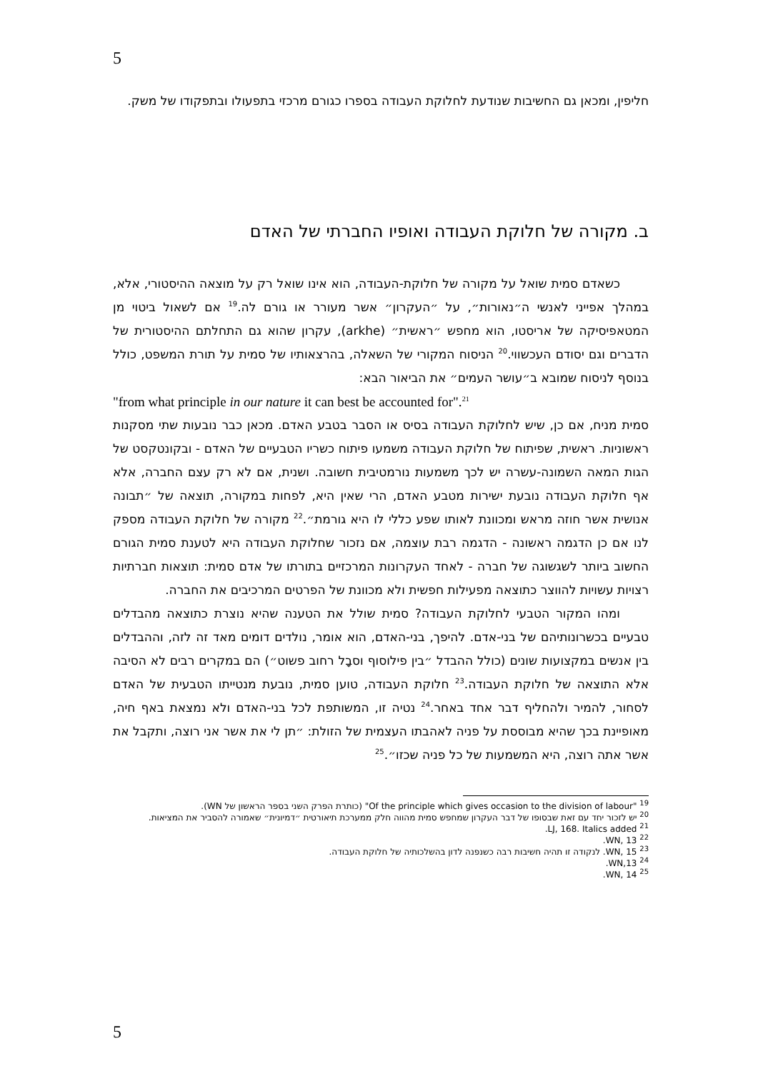5
חליפין, ומכאן גם החשיבות שנודעת לחלוקת העבודה בספרו כגורם מרכזי בתפעולו ובתפקודו של משק.
ב. מקורה של חלוקת העבודה ואופיו החברתי של האדם
כשאדם סמית שואל על מקורה של חלוקת-העבודה, הוא אינו שואל רק על מוצאה ההיסטורי, אלא, במהלך אפייני לאנשי ה״נאורות״, על ״העקרון״ אשר מעורר או גורם לה.<sup>19</sup> אם לשאול ביטוי מן המטאפיסיקה של אריסטו, הוא מחפש ״ראשית״ (arkhe), עקרון שהוא גם התחלתם ההיסטורית של הדברים וגם יסודם העכשווי.<sup>20</sup> הניסוח המקורי של השאלה, בהרצאותיו של סמית על תורת המשפט, כולל בנוסף לניסוח שמובא ב״עושר העמים״ את הביאור הבא:
"from what principle in our nature it can best be accounted for".<sup>21</sup>
סמית מניח, אם כן, שיש לחלוקת העבודה בסיס או הסבר בטבע האדם. מכאן כבר נובעות שתי מסקנות ראשוניות. ראשית, שפיתוח של חלוקת העבודה משמעו פיתוח כשריו הטבעיים של האדם - ובקונטקסט של הגות המאה השמונה-עשרה יש לכך משמעות נורמטיבית חשובה. ושנית, אם לא רק עצם החברה, אלא אף חלוקת העבודה נובעת ישירות מטבע האדם, הרי שאין היא, לפחות במקורה, תוצאה של ״תבונה אנושית אשר חוזה מראש ומכוונת לאותו שפע כללי לו היא גורמת״.<sup>22</sup> מקורה של חלוקת העבודה מספק לנו אם כן הדגמה ראשונה - הדגמה רבת עוצמה, אם נזכור שחלוקת העבודה היא לטענת סמית הגורם החשוב ביותר לשגשוגה של חברה - לאחד העקרונות המרכזיים בתורתו של אדם סמית: תוצאות חברתיות רצויות עשויות להווצר כתוצאה מפעילות חפשית ולא מכוונת של הפרטים המרכיבים את החברה.
ומהו המקור הטבעי לחלוקת העבודה? סמית שולל את הטענה שהיא נוצרת כתוצאה מהבדלים טבעיים בכשרונותיהם של בני-אדם. להיפך, בני-האדם, הוא אומר, נולדים דומים מאד זה לזה, וההבדלים בין אנשים במקצועות שונים (כולל ההבדל ״בין פילוסוף וסבָל רחוב פשוט״) הם במקרים רבים לא הסיבה אלא התוצאה של חלוקת העבודה.<sup>23</sup> חלוקת העבודה, טוען סמית, נובעת מנטייתו הטבעית של האדם לסחור, להמיר ולהחליף דבר אחד באחר.<sup>24</sup> נטיה זו, המשותפת לכל בני-האדם ולא נמצאת באף חיה, מאופיינת בכך שהיא מבוססת על פניה לאהבתו העצמית של הזולת: ״תן לי את אשר אני רוצה, ותקבל את אשר אתה רוצה, היא המשמעות של כל פניה שכזו״.<sup>25</sup>
<sup>19</sup> "Of the principle which gives occasion to the division of labour" (כותרת הפרק השני בספר הראשון של WN).
<sup>20</sup> יש לזכור יחד עם זאת שבסופו של דבר העקרון שמחפש סמית מהווה חלק ממערכת תיאורטית ״דמיונית״ שאמורה להסביר את המציאות.
<sup>21</sup> LJ, 168. Italics added.
<sup>22</sup> WN, 13.
<sup>23</sup> WN, 15. לנקודה זו תהיה חשיבות רבה כשנפנה לדון בהשלכותיה של חלוקת העבודה.
<sup>24</sup> WN,13.
<sup>25</sup> WN, 14.
5